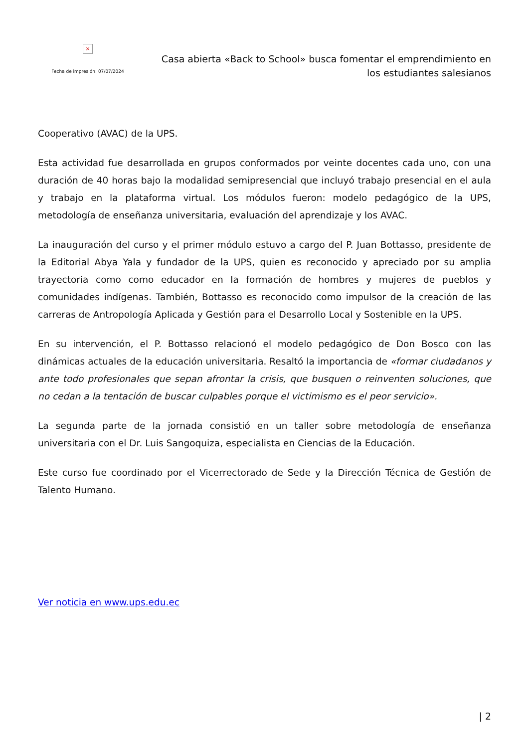×
Fecha de impresión: 07/07/2024
Casa abierta «Back to School» busca fomentar el emprendimiento en los estudiantes salesianos
Cooperativo (AVAC) de la UPS.
Esta actividad fue desarrollada en grupos conformados por veinte docentes cada uno, con una duración de 40 horas bajo la modalidad semipresencial que incluyó trabajo presencial en el aula y trabajo en la plataforma virtual. Los módulos fueron: modelo pedagógico de la UPS, metodología de enseñanza universitaria, evaluación del aprendizaje y los AVAC.
La inauguración del curso y el primer módulo estuvo a cargo del P. Juan Bottasso, presidente de la Editorial Abya Yala y fundador de la UPS, quien es reconocido y apreciado por su amplia trayectoria como como educador en la formación de hombres y mujeres de pueblos y comunidades indígenas. También, Bottasso es reconocido como impulsor de la creación de las carreras de Antropología Aplicada y Gestión para el Desarrollo Local y Sostenible en la UPS.
En su intervención, el P. Bottasso relacionó el modelo pedagógico de Don Bosco con las dinámicas actuales de la educación universitaria. Resaltó la importancia de «formar ciudadanos y ante todo profesionales que sepan afrontar la crisis, que busquen o reinventen soluciones, que no cedan a la tentación de buscar culpables porque el victimismo es el peor servicio».
La segunda parte de la jornada consistió en un taller sobre metodología de enseñanza universitaria con el Dr. Luis Sangoquiza, especialista en Ciencias de la Educación.
Este curso fue coordinado por el Vicerrectorado de Sede y la Dirección Técnica de Gestión de Talento Humano.
Ver noticia en www.ups.edu.ec
| 2